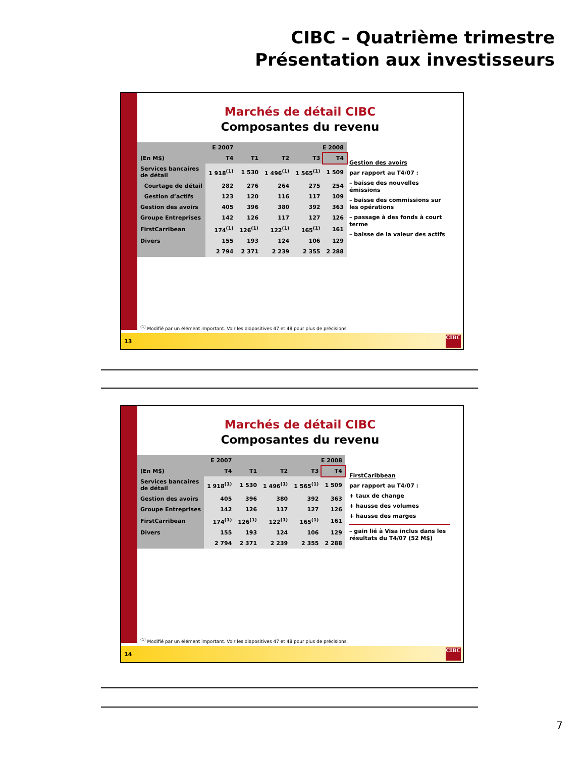CIBC – Quatrième trimestre
Présentation aux investisseurs
Marchés de détail CIBC
Composantes du revenu
| | E 2007 | E 2008 | | | |
| --- | --- | --- | --- | --- | --- |
| (En M$) | T4 | T1 | T2 | T3 | T4 |
| Services bancaires de détail | 1 918<sup>(1)</sup> | 1 530 | 1 496<sup>(1)</sup> | 1 565<sup>(1)</sup> | 1 509 |
| Courtage de détail | 282 | 276 | 264 | 275 | 254 |
| Gestion d’actifs | 123 | 120 | 116 | 117 | 109 |
| Gestion des avoirs | 405 | 396 | 380 | 392 | 363 |
| Groupe Entreprises | 142 | 126 | 117 | 127 | 126 |
| FirstCarribean | 174<sup>(1)</sup> | 126<sup>(1)</sup> | 122<sup>(1)</sup> | 165<sup>(1)</sup> | 161 |
| Divers | 155 | 193 | 124 | 106 | 129 |
| | 2 794 | 2 371 | 2 239 | 2 355 | 2 288 |
Gestion des avoirs
par rapport au T4/07 :
– baisse des nouvelles émissions
– baisse des commissions sur les opérations
– passage à des fonds à court terme
– baisse de la valeur des actifs
<sup>(1)</sup> Modifié par un élément important. Voir les diapositives 47 et 48 pour plus de précisions.
13
CIBC
Marchés de détail CIBC
Composantes du revenu
| | E 2007 | E 2008 | | | |
| --- | --- | --- | --- | --- | --- |
| (En M$) | T4 | T1 | T2 | T3 | T4 |
| Services bancaires de détail | 1 918<sup>(1)</sup> | 1 530 | 1 496<sup>(1)</sup> | 1 565<sup>(1)</sup> | 1 509 |
| Gestion des avoirs | 405 | 396 | 380 | 392 | 363 |
| Groupe Entreprises | 142 | 126 | 117 | 127 | 126 |
| FirstCarribean | 174<sup>(1)</sup> | 126<sup>(1)</sup> | 122<sup>(1)</sup> | 165<sup>(1)</sup> | 161 |
| Divers | 155 | 193 | 124 | 106 | 129 |
| | 2 794 | 2 371 | 2 239 | 2 355 | 2 288 |
FirstCaribbean
par rapport au T4/07 :
+ taux de change
+ hausse des volumes
+ hausse des marges
– gain lié à Visa inclus dans les résultats du T4/07 (52 M$)
<sup>(1)</sup> Modifié par un élément important. Voir les diapositives 47 et 48 pour plus de précisions.
14
CIBC
7